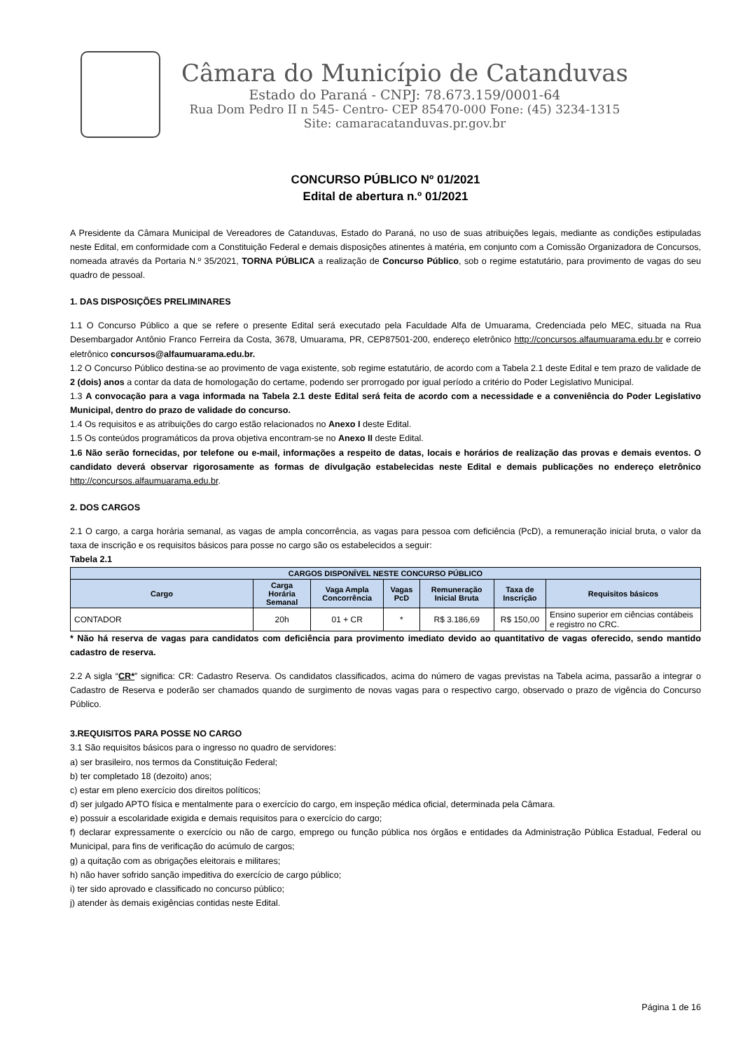Câmara do Município de Catanduvas
Estado do Paraná - CNPJ: 78.673.159/0001-64
Rua Dom Pedro II n 545- Centro- CEP 85470-000 Fone: (45) 3234-1315
Site: camaracatanduvas.pr.gov.br
CONCURSO PÚBLICO Nº 01/2021
Edital de abertura n.º 01/2021
A Presidente da Câmara Municipal de Vereadores de Catanduvas, Estado do Paraná, no uso de suas atribuições legais, mediante as condições estipuladas neste Edital, em conformidade com a Constituição Federal e demais disposições atinentes à matéria, em conjunto com a Comissão Organizadora de Concursos, nomeada através da Portaria N.º 35/2021, TORNA PÚBLICA a realização de Concurso Público, sob o regime estatutário, para provimento de vagas do seu quadro de pessoal.
1. DAS DISPOSIÇÕES PRELIMINARES
1.1 O Concurso Público a que se refere o presente Edital será executado pela Faculdade Alfa de Umuarama, Credenciada pelo MEC, situada na Rua Desembargador Antônio Franco Ferreira da Costa, 3678, Umuarama, PR, CEP87501-200, endereço eletrônico http://concursos.alfaumuarama.edu.br e correio eletrônico concursos@alfaumuarama.edu.br.
1.2 O Concurso Público destina-se ao provimento de vaga existente, sob regime estatutário, de acordo com a Tabela 2.1 deste Edital e tem prazo de validade de 2 (dois) anos a contar da data de homologação do certame, podendo ser prorrogado por igual período a critério do Poder Legislativo Municipal.
1.3 A convocação para a vaga informada na Tabela 2.1 deste Edital será feita de acordo com a necessidade e a conveniência do Poder Legislativo Municipal, dentro do prazo de validade do concurso.
1.4 Os requisitos e as atribuições do cargo estão relacionados no Anexo I deste Edital.
1.5 Os conteúdos programáticos da prova objetiva encontram-se no Anexo II deste Edital.
1.6 Não serão fornecidas, por telefone ou e-mail, informações a respeito de datas, locais e horários de realização das provas e demais eventos. O candidato deverá observar rigorosamente as formas de divulgação estabelecidas neste Edital e demais publicações no endereço eletrônico http://concursos.alfaumuarama.edu.br.
2. DOS CARGOS
2.1 O cargo, a carga horária semanal, as vagas de ampla concorrência, as vagas para pessoa com deficiência (PcD), a remuneração inicial bruta, o valor da taxa de inscrição e os requisitos básicos para posse no cargo são os estabelecidos a seguir:
Tabela 2.1
| CARGOS DISPONÍVEL NESTE CONCURSO PÚBLICO | | | | | | |
| --- | --- | --- | --- | --- | --- | --- |
| Cargo | Carga Horária Semanal | Vaga Ampla Concorrência | Vagas PcD | Remuneração Inicial Bruta | Taxa de Inscrição | Requisitos básicos |
| CONTADOR | 20h | 01 + CR | * | R$ 3.186,69 | R$ 150,00 | Ensino superior em ciências contábeis e registro no CRC. |
* Não há reserva de vagas para candidatos com deficiência para provimento imediato devido ao quantitativo de vagas oferecido, sendo mantido cadastro de reserva.
2.2 A sigla “CR*” significa: CR: Cadastro Reserva. Os candidatos classificados, acima do número de vagas previstas na Tabela acima, passarão a integrar o Cadastro de Reserva e poderão ser chamados quando de surgimento de novas vagas para o respectivo cargo, observado o prazo de vigência do Concurso Público.
3.REQUISITOS PARA POSSE NO CARGO
3.1 São requisitos básicos para o ingresso no quadro de servidores:
a) ser brasileiro, nos termos da Constituição Federal;
b) ter completado 18 (dezoito) anos;
c) estar em pleno exercício dos direitos políticos;
d) ser julgado APTO física e mentalmente para o exercício do cargo, em inspeção médica oficial, determinada pela Câmara.
e) possuir a escolaridade exigida e demais requisitos para o exercício do cargo;
f) declarar expressamente o exercício ou não de cargo, emprego ou função pública nos órgãos e entidades da Administração Pública Estadual, Federal ou Municipal, para fins de verificação do acúmulo de cargos;
g) a quitação com as obrigações eleitorais e militares;
h) não haver sofrido sanção impeditiva do exercício de cargo público;
i) ter sido aprovado e classificado no concurso público;
j) atender às demais exigências contidas neste Edital.
Página 1 de 16